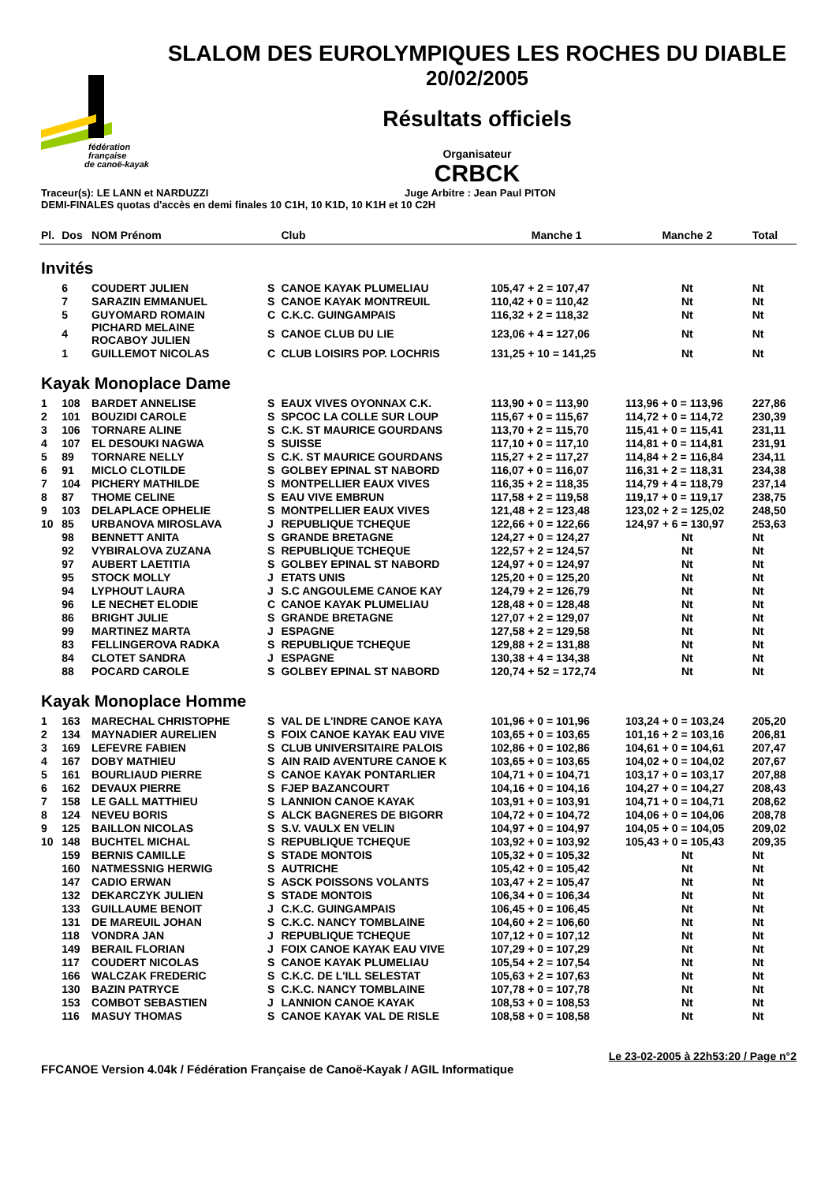fédération
française
de canoë-kayak
SLALOM DES EUROLYMPIQUES LES ROCHES DU DIABLE
20/02/2005
Résultats officiels
Organisateur
CRBCK
Traceur(s): LE LANN et NARDUZZI Juge Arbitre : Jean Paul PITON
DEMI-FINALES quotas d'accès en demi finales 10 C1H, 10 K1D, 10 K1H et 10 C2H
| Pl. | Dos | NOM Prénom | | Club | Manche 1 | Manche 2 | Total |
| --- | --- | --- | --- | --- | --- | --- | --- |
| Invités | | | | | | | |
| | 6 | COUDERT JULIEN | S | CANOE KAYAK PLUMELIAU | 105,47 + 2 = 107,47 | Nt | Nt |
| | 7 | SARAZIN EMMANUEL | S | CANOE KAYAK MONTREUIL | 110,42 + 0 = 110,42 | Nt | Nt |
| | 5 | GUYOMARD ROMAIN | C | C.K.C. GUINGAMPAIS | 116,32 + 2 = 118,32 | Nt | Nt |
| | 4 | PICHARD MELAINE ROCABOY JULIEN | S | CANOE CLUB DU LIE | 123,06 + 4 = 127,06 | Nt | Nt |
| | 1 | GUILLEMOT NICOLAS | C | CLUB LOISIRS POP. LOCHRIS | 131,25 + 10 = 141,25 | Nt | Nt |
| Kayak Monoplace Dame | | | | | | | |
| 1 | 108 | BARDET ANNELISE | S | EAUX VIVES OYONNAX C.K. | 113,90 + 0 = 113,90 | 113,96 + 0 = 113,96 | 227,86 |
| 2 | 101 | BOUZIDI CAROLE | S | SPCOC LA COLLE SUR LOUP | 115,67 + 0 = 115,67 | 114,72 + 0 = 114,72 | 230,39 |
| 3 | 106 | TORNARE ALINE | S | C.K. ST MAURICE GOURDANS | 113,70 + 2 = 115,70 | 115,41 + 0 = 115,41 | 231,11 |
| 4 | 107 | EL DESOUKI NAGWA | S | SUISSE | 117,10 + 0 = 117,10 | 114,81 + 0 = 114,81 | 231,91 |
| 5 | 89 | TORNARE NELLY | S | C.K. ST MAURICE GOURDANS | 115,27 + 2 = 117,27 | 114,84 + 2 = 116,84 | 234,11 |
| 6 | 91 | MICLO CLOTILDE | S | GOLBEY EPINAL ST NABORD | 116,07 + 0 = 116,07 | 116,31 + 2 = 118,31 | 234,38 |
| 7 | 104 | PICHERY MATHILDE | S | MONTPELLIER EAUX VIVES | 116,35 + 2 = 118,35 | 114,79 + 4 = 118,79 | 237,14 |
| 8 | 87 | THOME CELINE | S | EAU VIVE EMBRUN | 117,58 + 2 = 119,58 | 119,17 + 0 = 119,17 | 238,75 |
| 9 | 103 | DELAPLACE OPHELIE | S | MONTPELLIER EAUX VIVES | 121,48 + 2 = 123,48 | 123,02 + 2 = 125,02 | 248,50 |
| 10 | 85 | URBANOVA MIROSLAVA | J | REPUBLIQUE TCHEQUE | 122,66 + 0 = 122,66 | 124,97 + 6 = 130,97 | 253,63 |
| | 98 | BENNETT ANITA | S | GRANDE BRETAGNE | 124,27 + 0 = 124,27 | Nt | Nt |
| | 92 | VYBIRALOVA ZUZANA | S | REPUBLIQUE TCHEQUE | 122,57 + 2 = 124,57 | Nt | Nt |
| | 97 | AUBERT LAETITIA | S | GOLBEY EPINAL ST NABORD | 124,97 + 0 = 124,97 | Nt | Nt |
| | 95 | STOCK MOLLY | J | ETATS UNIS | 125,20 + 0 = 125,20 | Nt | Nt |
| | 94 | LYPHOUT LAURA | J | S.C ANGOULEME CANOE KAY | 124,79 + 2 = 126,79 | Nt | Nt |
| | 96 | LE NECHET ELODIE | C | CANOE KAYAK PLUMELIAU | 128,48 + 0 = 128,48 | Nt | Nt |
| | 86 | BRIGHT JULIE | S | GRANDE BRETAGNE | 127,07 + 2 = 129,07 | Nt | Nt |
| | 99 | MARTINEZ MARTA | J | ESPAGNE | 127,58 + 2 = 129,58 | Nt | Nt |
| | 83 | FELLINGEROVA RADKA | S | REPUBLIQUE TCHEQUE | 129,88 + 2 = 131,88 | Nt | Nt |
| | 84 | CLOTET SANDRA | J | ESPAGNE | 130,38 + 4 = 134,38 | Nt | Nt |
| | 88 | POCARD CAROLE | S | GOLBEY EPINAL ST NABORD | 120,74 + 52 = 172,74 | Nt | Nt |
| Kayak Monoplace Homme | | | | | | | |
| 1 | 163 | MARECHAL CHRISTOPHE | S | VAL DE L'INDRE CANOE KAYA | 101,96 + 0 = 101,96 | 103,24 + 0 = 103,24 | 205,20 |
| 2 | 134 | MAYNADIER AURELIEN | S | FOIX CANOE KAYAK EAU VIVE | 103,65 + 0 = 103,65 | 101,16 + 2 = 103,16 | 206,81 |
| 3 | 169 | LEFEVRE FABIEN | S | CLUB UNIVERSITAIRE PALOIS | 102,86 + 0 = 102,86 | 104,61 + 0 = 104,61 | 207,47 |
| 4 | 167 | DOBY MATHIEU | S | AIN RAID AVENTURE CANOE K | 103,65 + 0 = 103,65 | 104,02 + 0 = 104,02 | 207,67 |
| 5 | 161 | BOURLIAUD PIERRE | S | CANOE KAYAK PONTARLIER | 104,71 + 0 = 104,71 | 103,17 + 0 = 103,17 | 207,88 |
| 6 | 162 | DEVAUX PIERRE | S | FJEP BAZANCOURT | 104,16 + 0 = 104,16 | 104,27 + 0 = 104,27 | 208,43 |
| 7 | 158 | LE GALL MATTHIEU | S | LANNION CANOE KAYAK | 103,91 + 0 = 103,91 | 104,71 + 0 = 104,71 | 208,62 |
| 8 | 124 | NEVEU BORIS | S | ALCK BAGNERES DE BIGORR | 104,72 + 0 = 104,72 | 104,06 + 0 = 104,06 | 208,78 |
| 9 | 125 | BAILLON NICOLAS | S | S.V. VAULX EN VELIN | 104,97 + 0 = 104,97 | 104,05 + 0 = 104,05 | 209,02 |
| 10 | 148 | BUCHTEL MICHAL | S | REPUBLIQUE TCHEQUE | 103,92 + 0 = 103,92 | 105,43 + 0 = 105,43 | 209,35 |
| | 159 | BERNIS CAMILLE | S | STADE MONTOIS | 105,32 + 0 = 105,32 | Nt | Nt |
| | 160 | NATMESSNIG HERWIG | S | AUTRICHE | 105,42 + 0 = 105,42 | Nt | Nt |
| | 147 | CADIO ERWAN | S | ASCK POISSONS VOLANTS | 103,47 + 2 = 105,47 | Nt | Nt |
| | 132 | DEKARCZYK JULIEN | S | STADE MONTOIS | 106,34 + 0 = 106,34 | Nt | Nt |
| | 133 | GUILLAUME BENOIT | J | C.K.C. GUINGAMPAIS | 106,45 + 0 = 106,45 | Nt | Nt |
| | 131 | DE MAREUIL JOHAN | S | C.K.C. NANCY TOMBLAINE | 104,60 + 2 = 106,60 | Nt | Nt |
| | 118 | VONDRA JAN | J | REPUBLIQUE TCHEQUE | 107,12 + 0 = 107,12 | Nt | Nt |
| | 149 | BERAIL FLORIAN | J | FOIX CANOE KAYAK EAU VIVE | 107,29 + 0 = 107,29 | Nt | Nt |
| | 117 | COUDERT NICOLAS | S | CANOE KAYAK PLUMELIAU | 105,54 + 2 = 107,54 | Nt | Nt |
| | 166 | WALCZAK FREDERIC | S | C.K.C. DE L'ILL SELESTAT | 105,63 + 2 = 107,63 | Nt | Nt |
| | 130 | BAZIN PATRYCE | S | C.K.C. NANCY TOMBLAINE | 107,78 + 0 = 107,78 | Nt | Nt |
| | 153 | COMBOT SEBASTIEN | J | LANNION CANOE KAYAK | 108,53 + 0 = 108,53 | Nt | Nt |
| | 116 | MASUY THOMAS | S | CANOE KAYAK VAL DE RISLE | 108,58 + 0 = 108,58 | Nt | Nt |
Le 23-02-2005 à 22h53:20 / Page n°2
FFCANOE Version 4.04k / Fédération Française de Canoë-Kayak / AGIL Informatique